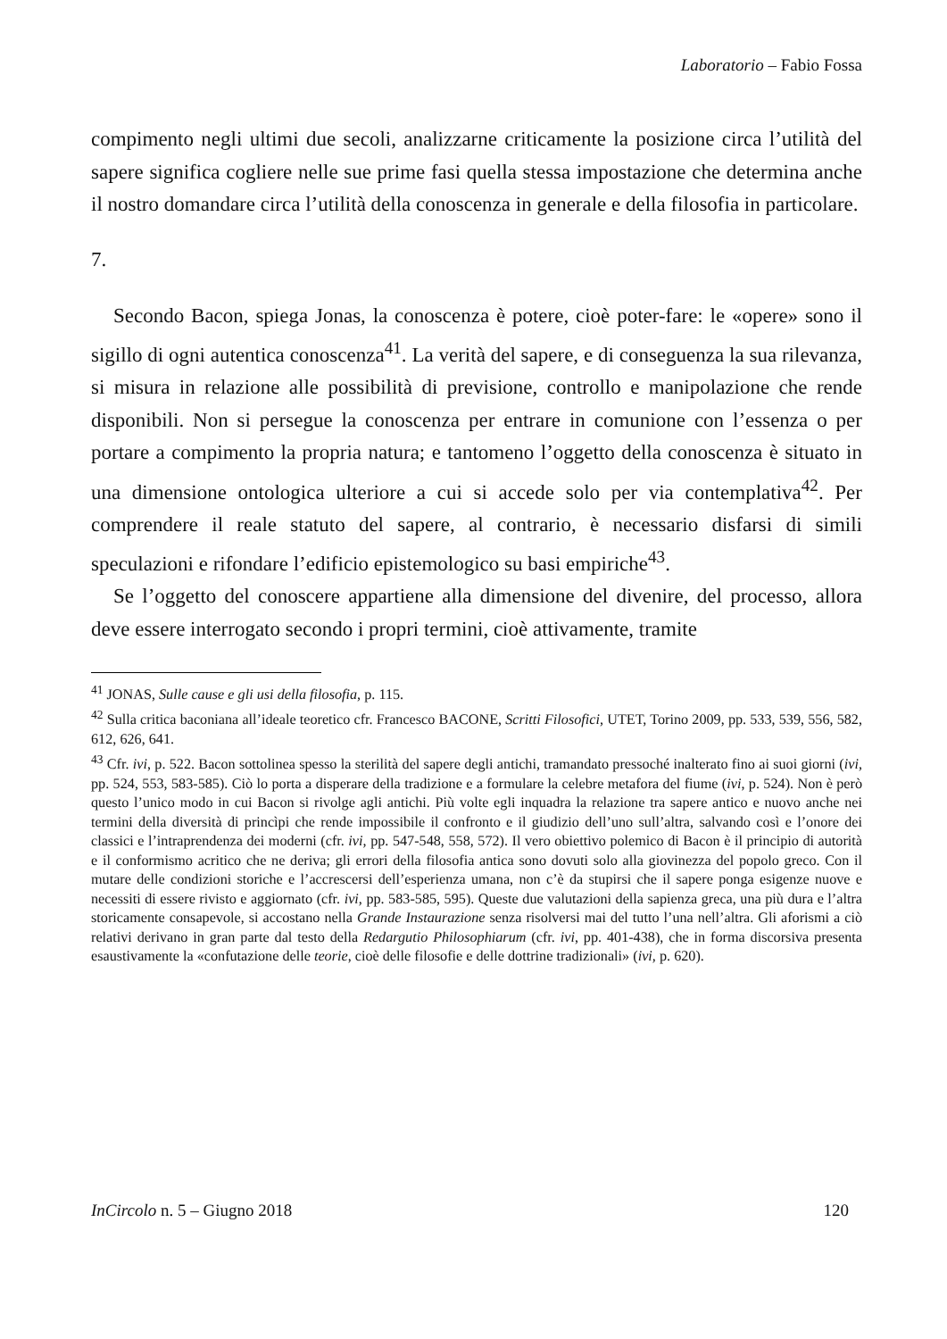Laboratorio – Fabio Fossa
compimento negli ultimi due secoli, analizzarne criticamente la posizione circa l’utilità del sapere significa cogliere nelle sue prime fasi quella stessa impostazione che determina anche il nostro domandare circa l’utilità della conoscenza in generale e della filosofia in particolare.
7.
Secondo Bacon, spiega Jonas, la conoscenza è potere, cioè poter-fare: le «opere» sono il sigillo di ogni autentica conoscenza<sup>41</sup>. La verità del sapere, e di conseguenza la sua rilevanza, si misura in relazione alle possibilità di previsione, controllo e manipolazione che rende disponibili. Non si persegue la conoscenza per entrare in comunione con l’essenza o per portare a compimento la propria natura; e tantomeno l’oggetto della conoscenza è situato in una dimensione ontologica ulteriore a cui si accede solo per via contemplativa<sup>42</sup>. Per comprendere il reale statuto del sapere, al contrario, è necessario disfarsi di simili speculazioni e rifondare l’edificio epistemologico su basi empiriche<sup>43</sup>.
Se l’oggetto del conoscere appartiene alla dimensione del divenire, del processo, allora deve essere interrogato secondo i propri termini, cioè attivamente, tramite
<sup>41</sup> JONAS, Sulle cause e gli usi della filosofia, p. 115.
<sup>42</sup> Sulla critica baconiana all’ideale teoretico cfr. Francesco BACONE, Scritti Filosofici, UTET, Torino 2009, pp. 533, 539, 556, 582, 612, 626, 641.
<sup>43</sup> Cfr. ivi, p. 522. Bacon sottolinea spesso la sterilità del sapere degli antichi, tramandato pressoché inalterato fino ai suoi giorni (ivi, pp. 524, 553, 583-585). Ciò lo porta a disperare della tradizione e a formulare la celebre metafora del fiume (ivi, p. 524). Non è però questo l’unico modo in cui Bacon si rivolge agli antichi. Più volte egli inquadra la relazione tra sapere antico e nuovo anche nei termini della diversità di princìpi che rende impossibile il confronto e il giudizio dell’uno sull’altra, salvando così e l’onore dei classici e l’intraprendenza dei moderni (cfr. ivi, pp. 547-548, 558, 572). Il vero obiettivo polemico di Bacon è il principio di autorità e il conformismo acritico che ne deriva; gli errori della filosofia antica sono dovuti solo alla giovinezza del popolo greco. Con il mutare delle condizioni storiche e l’accrescersi dell’esperienza umana, non c’è da stupirsi che il sapere ponga esigenze nuove e necessiti di essere rivisto e aggiornato (cfr. ivi, pp. 583-585, 595). Queste due valutazioni della sapienza greca, una più dura e l’altra storicamente consapevole, si accostano nella Grande Instaurazione senza risolversi mai del tutto l’una nell’altra. Gli aforismi a ciò relativi derivano in gran parte dal testo della Redargutio Philosophiarum (cfr. ivi, pp. 401-438), che in forma discorsiva presenta esaustivamente la «confutazione delle teorie, cioè delle filosofie e delle dottrine tradizionali» (ivi, p. 620).
InCircolo n. 5 – Giugno 2018 120